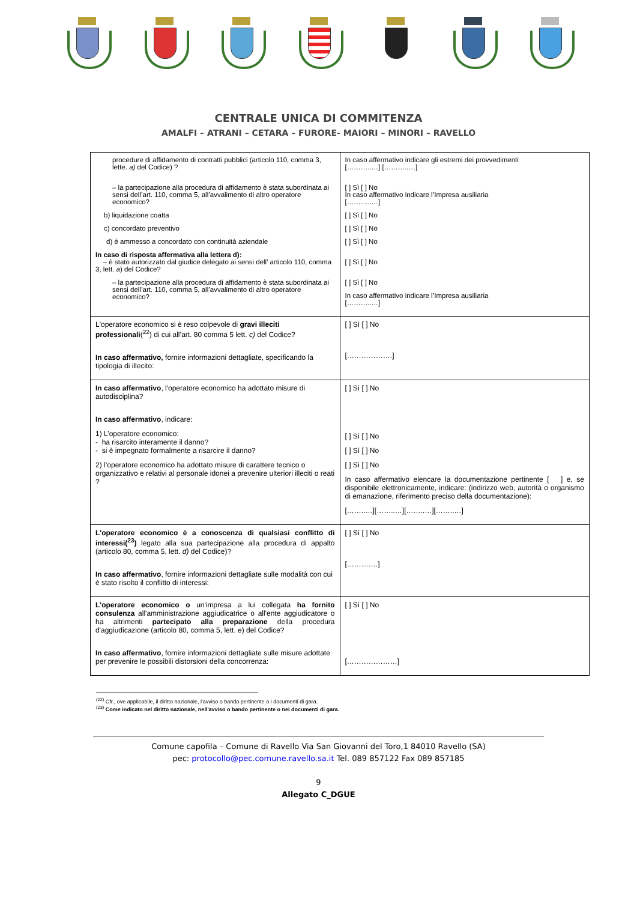CENTRALE UNICA DI COMMITENZA
AMALFI – ATRANI – CETARA – FURORE- MAIORI – MINORI – RAVELLO
| procedure di affidamento di contratti pubblici (articolo 110, comma 3, lette. a) del Codice) ? – la partecipazione alla procedura di affidamento è stata subordinata ai sensi dell’art. 110, comma 5, all’avvalimento di altro operatore economico? b) liquidazione coatta c) concordato preventivo d) è ammesso a concordato con continuità aziendale In caso di risposta affermativa alla lettera d): – è stato autorizzato dal giudice delegato ai sensi dell’ articolo 110, comma 3, lett. a ) del Codice? – la partecipazione alla procedura di affidamento è stata subordinata ai sensi dell’art. 110, comma 5, all’avvalimento di altro operatore economico? | In caso affermativo indicare gli estremi dei provvedimenti [………..…] [………..…] [ ] Sì [ ] No In caso affermativo indicare l’Impresa ausiliaria [………..…] [ ] Sì [ ] No [ ] Sì [ ] No [ ] Sì [ ] No [ ] Sì [ ] No [ ] Sì [ ] No In caso affermativo indicare l’Impresa ausiliaria [………..…] |
| L'operatore economico si è reso colpevole di gravi illeciti professionali (<sup>22</sup>) di cui all’art. 80 comma 5 lett. c) del Codice? In caso affermativo, fornire informazioni dettagliate, specificando la tipologia di illecito: | [ ] Sì [ ] No [……………….] |
| In caso affermativo , l'operatore economico ha adottato misure di autodisciplina? In caso affermativo , indicare: 1) L’operatore economico: - ha risarcito interamente il danno? - si è impegnato formalmente a risarcire il danno? 2) l’operatore economico ha adottato misure di carattere tecnico o organizzativo e relativi al personale idonei a prevenire ulteriori illeciti o reati ? | [ ] Sì [ ] No [ ] Sì [ ] No [ ] Sì [ ] No [ ] Sì [ ] No In caso affermativo elencare la documentazione pertinente [ ] e, se disponibile elettronicamente, indicare: (indirizzo web, autorità o organismo di emanazione, riferimento preciso della documentazione): [……..…][……..…][……..…][……..…] |
| L'operatore economico è a conoscenza di qualsiasi conflitto di interessi(<sup>23</sup>) legato alla sua partecipazione alla procedura di appalto (articolo 80, comma 5, lett. d) del Codice)? In caso affermativo , fornire informazioni dettagliate sulle modalità con cui è stato risolto il conflitto di interessi: | [ ] Sì [ ] No [………….] |
| L'operatore economico o un'impresa a lui collegata ha fornito consulenza all'amministrazione aggiudicatrice o all'ente aggiudicatore o ha altrimenti partecipato alla preparazione della procedura d'aggiudicazione (articolo 80, comma 5, lett. e ) del Codice? In caso affermativo , fornire informazioni dettagliate sulle misure adottate per prevenire le possibili distorsioni della concorrenza: | [ ] Sì [ ] No […………………] |
<sup>(22)</sup> Cfr., ove applicabile, il diritto nazionale, l'avviso o bando pertinente o i documenti di gara.
<sup>(23)</sup> Come indicato nel diritto nazionale, nell'avviso o bando pertinente o nei documenti di gara.
Comune capofila – Comune di Ravello Via San Giovanni del Toro,1 84010 Ravello (SA)
pec: protocollo@pec.comune.ravello.sa.it Tel. 089 857122 Fax 089 857185
9
Allegato C_DGUE